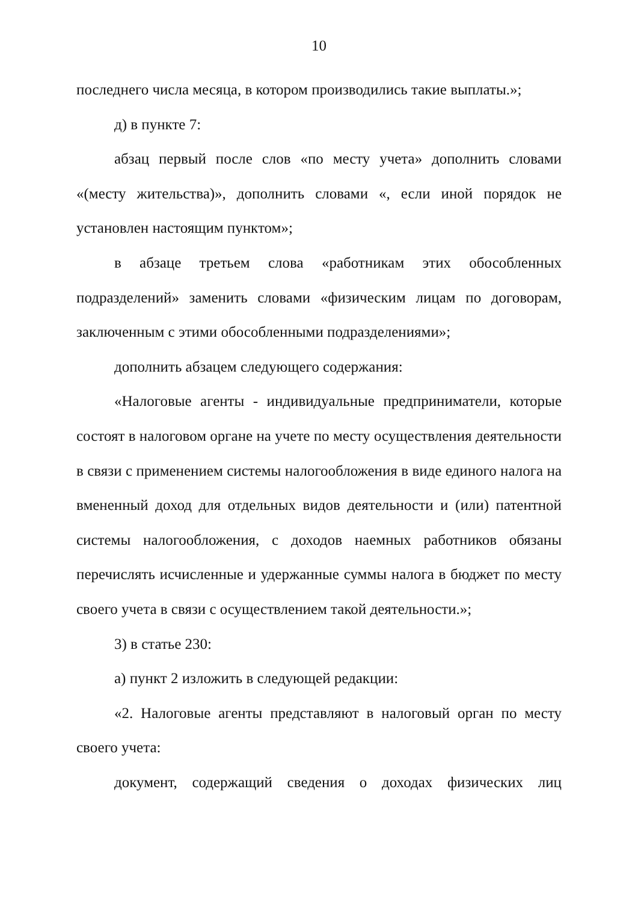10
последнего числа месяца, в котором производились такие выплаты.»;
д) в пункте 7:
абзац первый после слов «по месту учета» дополнить словами «(месту жительства)», дополнить словами «, если иной порядок не установлен настоящим пунктом»;
в абзаце третьем слова «работникам этих обособленных подразделений» заменить словами «физическим лицам по договорам, заключенным с этими обособленными подразделениями»;
дополнить абзацем следующего содержания:
«Налоговые агенты - индивидуальные предприниматели, которые состоят в налоговом органе на учете по месту осуществления деятельности в связи с применением системы налогообложения в виде единого налога на вмененный доход для отдельных видов деятельности и (или) патентной системы налогообложения, с доходов наемных работников обязаны перечислять исчисленные и удержанные суммы налога в бюджет по месту своего учета в связи с осуществлением такой деятельности.»;
3) в статье 230:
а) пункт 2 изложить в следующей редакции:
«2. Налоговые агенты представляют в налоговый орган по месту своего учета:
документ, содержащий сведения о доходах физических лиц